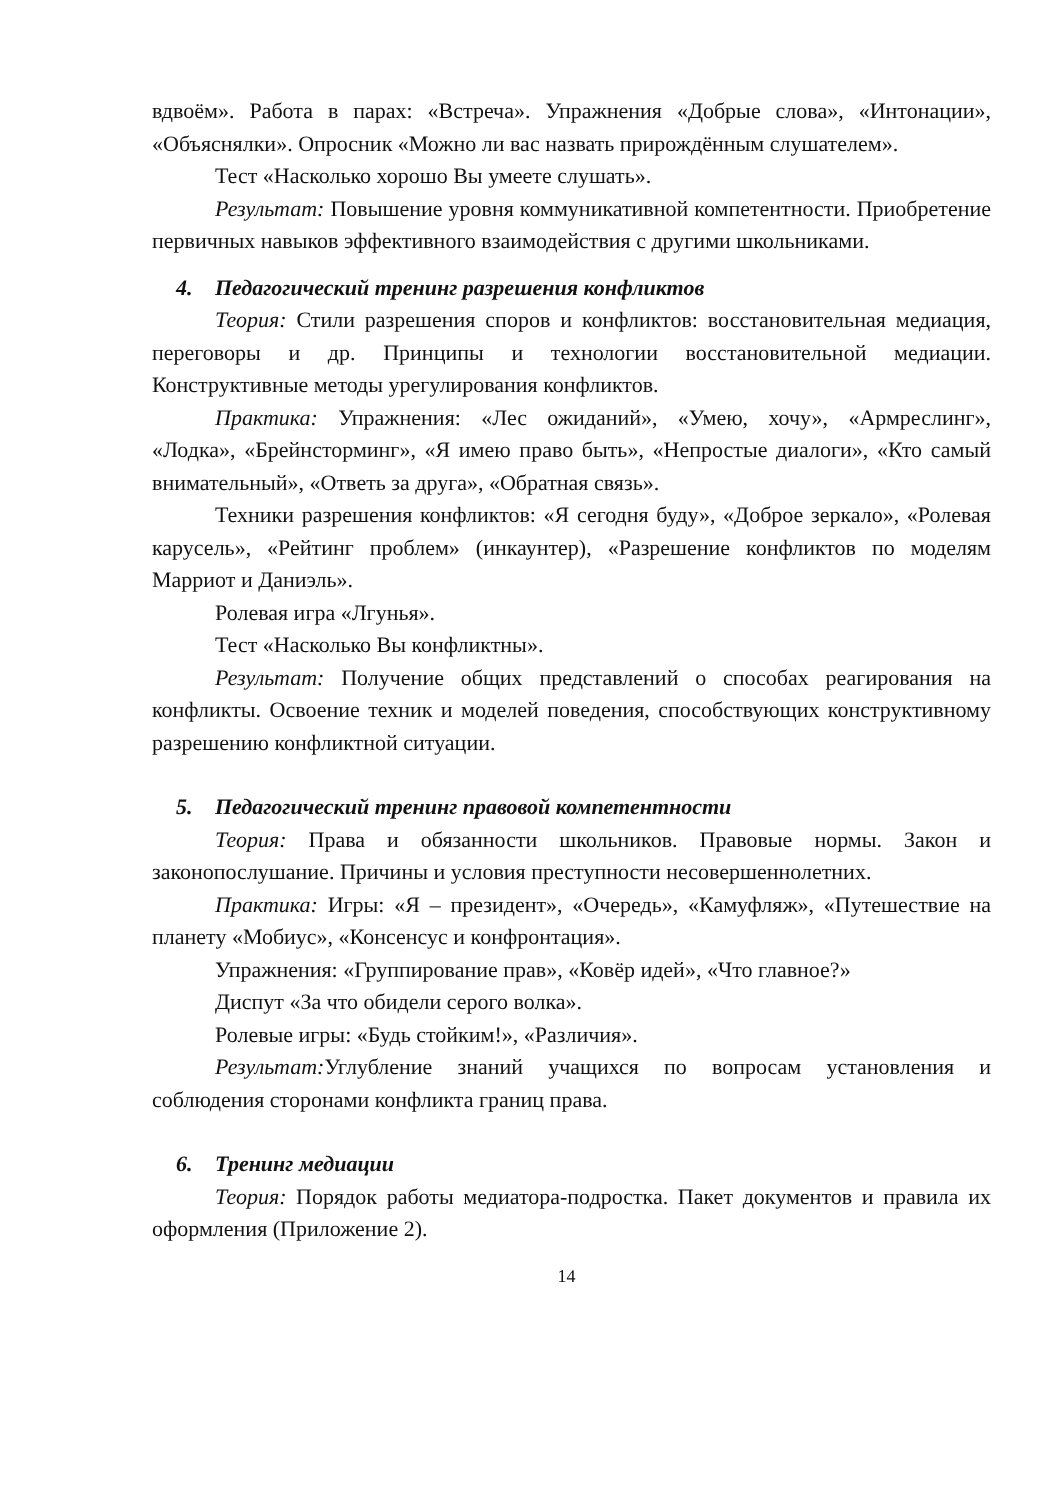вдвоём». Работа в парах: «Встреча». Упражнения «Добрые слова», «Интонации», «Объяснялки». Опросник «Можно ли вас назвать прирождённым слушателем».
Тест «Насколько хорошо Вы умеете слушать».
Результат: Повышение уровня коммуникативной компетентности. Приобретение первичных навыков эффективного взаимодействия с другими школьниками.
4. Педагогический тренинг разрешения конфликтов
Теория: Стили разрешения споров и конфликтов: восстановительная медиация, переговоры и др. Принципы и технологии восстановительной медиации. Конструктивные методы урегулирования конфликтов.
Практика: Упражнения: «Лес ожиданий», «Умею, хочу», «Армреслинг», «Лодка», «Брейнсторминг», «Я имею право быть», «Непростые диалоги», «Кто самый внимательный», «Ответь за друга», «Обратная связь».
Техники разрешения конфликтов: «Я сегодня буду», «Доброе зеркало», «Ролевая карусель», «Рейтинг проблем» (инкаунтер), «Разрешение конфликтов по моделям Марриот и Даниэль».
Ролевая игра «Лгунья».
Тест «Насколько Вы конфликтны».
Результат: Получение общих представлений о способах реагирования на конфликты. Освоение техник и моделей поведения, способствующих конструктивному разрешению конфликтной ситуации.
5. Педагогический тренинг правовой компетентности
Теория: Права и обязанности школьников. Правовые нормы. Закон и законопослушание. Причины и условия преступности несовершеннолетних.
Практика: Игры: «Я – президент», «Очередь», «Камуфляж», «Путешествие на планету «Мобиус», «Консенсус и конфронтация».
Упражнения: «Группирование прав», «Ковёр идей», «Что главное?»
Диспут «За что обидели серого волка».
Ролевые игры: «Будь стойким!», «Различия».
Результат: Углубление знаний учащихся по вопросам установления и соблюдения сторонами конфликта границ права.
6. Тренинг медиации
Теория: Порядок работы медиатора-подростка. Пакет документов и правила их оформления (Приложение 2).
14